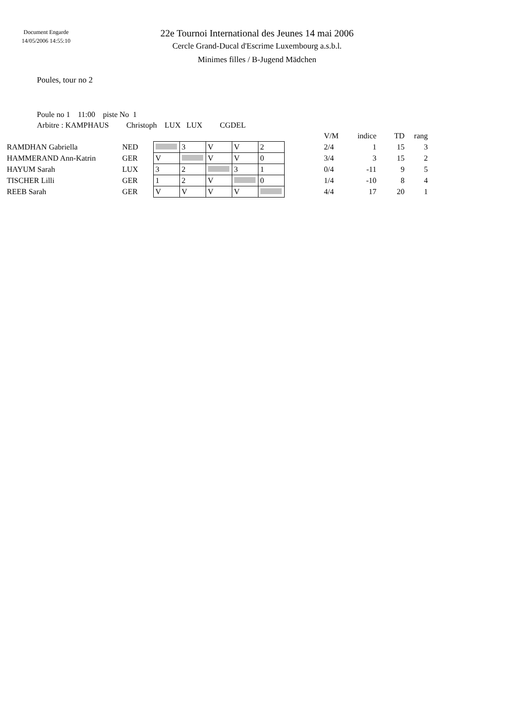Document Engarde
14/05/2006 14:55:10
22e Tournoi International des Jeunes 14 mai 2006
Cercle Grand-Ducal d'Escrime Luxembourg a.s.b.l.
Minimes filles / B-Jugend Mädchen
Poules, tour no 2
Poule no 1 11:00 piste No 1
Arbitre : KAMPHAUS Christoph LUX LUX CGDEL
| | | | | | | | | V/M | indice | TD | rang |
| RAMDHAN Gabriella | NED | | 3 | V | V | 2 | | 2/4 | 1 | 15 | 3 |
| HAMMERAND Ann-Katrin | GER | V | | V | V | 0 | | 3/4 | 3 | 15 | 2 |
| HAYUM Sarah | LUX | 3 | 2 | | 3 | 1 | | 0/4 | -11 | 9 | 5 |
| TISCHER Lilli | GER | 1 | 2 | V | | 0 | | 1/4 | -10 | 8 | 4 |
| REEB Sarah | GER | V | V | V | V | | | 4/4 | 17 | 20 | 1 |